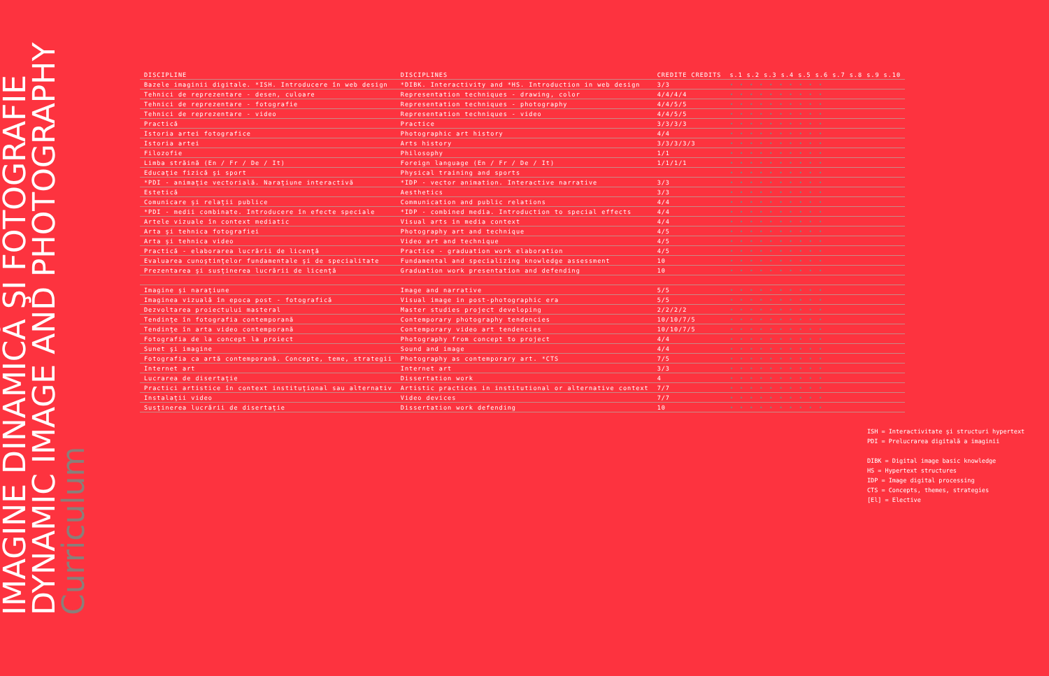IMAGINE DINAMICĂ ŞI FOTOGRAFIE DYNAMIC IMAGE AND PHOTOGRAPHY Curriculum
| DISCIPLINE | DISCIPLINES | CREDITE CREDITS | s.1 s.2 s.3 s.4 s.5 s.6 s.7 s.8 s.9 s.10 |
| --- | --- | --- | --- |
| Bazele imaginii digitale. *ISH. Introducere în web design | *DIBK. Interactivity and *HS. Introduction in web design | 3/3 | •••••••••• |
| Tehnici de reprezentare - desen, culoare | Representation techniques - drawing, color | 4/4/4/4 | •••••••••• |
| Tehnici de reprezentare - fotografie | Representation techniques - photography | 4/4/5/5 | •••••••••• |
| Tehnici de reprezentare - video | Representation techniques - video | 4/4/5/5 | •••••••••• |
| Practică | Practice | 3/3/3/3 | •••••••••• |
| Istoria artei fotografice | Photographic art history | 4/4 | •••••••••• |
| Istoria artei | Arts history | 3/3/3/3/3 | •••••••••• |
| Filozofie | Philosophy | 1/1 | •••••••••• |
| Limba străină (En / Fr / De / It) | Foreign language (En / Fr / De / It) | 1/1/1/1 | •••••••••• |
| Educaţie fizică şi sport | Physical training and sports | | •••••••••• |
| *PDI - animaţie vectorială. Naraţiune interactivă | *IDP - vector animation. Interactive narrative | 3/3 | •••••••••• |
| Estetică | Aesthetics | 3/3 | •••••••••• |
| Comunicare şi relaţii publice | Communication and public relations | 4/4 | •••••••••• |
| *PDI - medii combinate. Introducere în efecte speciale | *IDP - combined media. Introduction to special effects | 4/4 | •••••••••• |
| Artele vizuale în context mediatic | Visual arts in media context | 4/4 | •••••••••• |
| Arta şi tehnica fotografiei | Photography art and technique | 4/5 | •••••••••• |
| Arta şi tehnica video | Video art and technique | 4/5 | •••••••••• |
| Practică - elaborarea lucrării de licenţă | Practice - graduation work elaboration | 4/5 | •••••••••• |
| Evaluarea cunoştinţelor fundamentale şi de specialitate | Fundamental and specializing knowledge assessment | 10 | •••••••••• |
| Prezentarea şi susţinerea lucrării de licenţă | Graduation work presentation and defending | 10 | •••••••••• |
| Imagine şi naraţiune | Image and narrative | 5/5 | •••••••••• |
| Imaginea vizuală în epoca post - fotografică | Visual image in post-photographic era | 5/5 | •••••••••• |
| Dezvoltarea proiectului masteral | Master studies project developing | 2/2/2/2 | •••••••••• |
| Tendinţe în fotografia contemporană | Contemporary photography tendencies | 10/10/7/5 | •••••••••• |
| Tendinţe în arta video contemporană | Contemporary video art tendencies | 10/10/7/5 | •••••••••• |
| Fotografia de la concept la proiect | Photography from concept to project | 4/4 | •••••••••• |
| Sunet şi imagine | Sound and image | 4/4 | •••••••••• |
| Fotografia ca artă contemporană. Concepte, teme, strategii | Photography as contemporary art. *CTS | 7/5 | •••••••••• |
| Internet art | Internet art | 3/3 | •••••••••• |
| Lucrarea de disertaţie | Dissertation work | 4 | •••••••••• |
| Practici artistice în context instituţional sau alternativ | Artistic practices in institutional or alternative context | 7/7 | •••••••••• |
| Instalaţii video | Video devices | 7/7 | •••••••••• |
| Susţinerea lucrării de disertaţie | Dissertation work defending | 10 | •••••••••• |
ISH = Interactivitate şi structuri hypertext
PDI = Prelucrarea digitală a imaginii
DIBK = Digital image basic knowledge
HS = Hypertext structures
IDP = Image digital processing
CTS = Concepts, themes, strategies
[El] = Elective